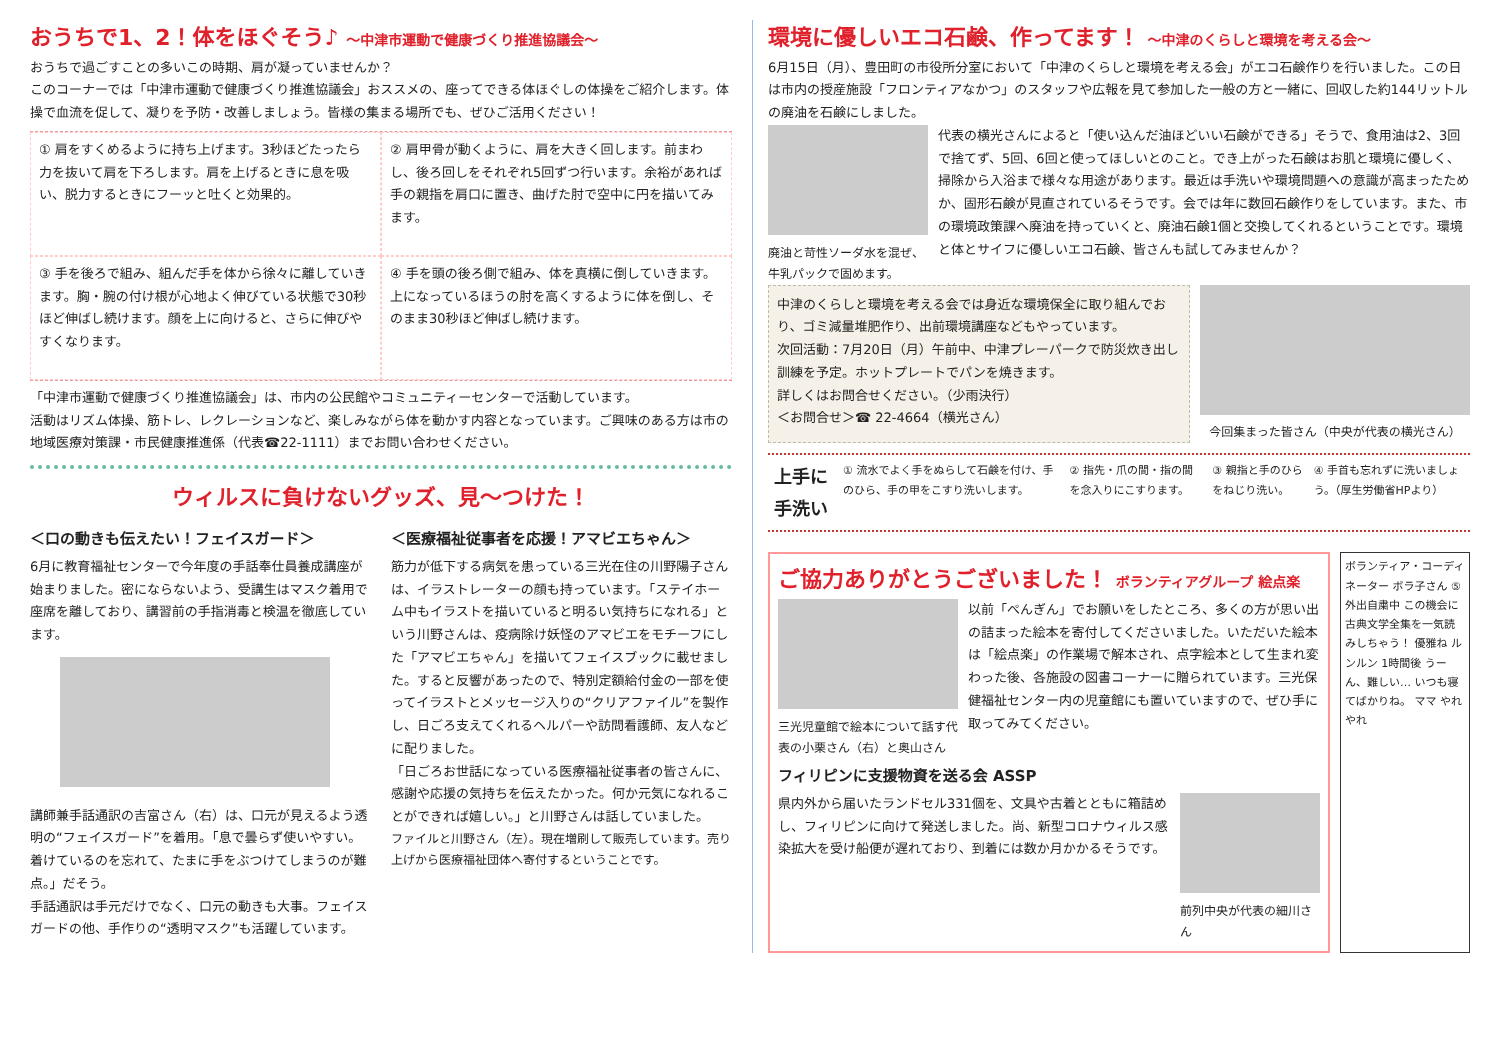おうちで1、2！体をほぐそう♪ ～中津市運動で健康づくり推進協議会～
おうちで過ごすことの多いこの時期、肩が凝っていませんか？
このコーナーでは「中津市運動で健康づくり推進協議会」おススメの、座ってできる体ほぐしの体操をご紹介します。体操で血流を促して、凝りを予防・改善しましょう。皆様の集まる場所でも、ぜひご活用ください！
① 肩をすくめるように持ち上げます。3秒ほどたったら力を抜いて肩を下ろします。肩を上げるときに息を吸い、脱力するときにフーッと吐くと効果的。
② 肩甲骨が動くように、肩を大きく回します。前まわし、後ろ回しをそれぞれ5回ずつ行います。余裕があれば手の親指を肩口に置き、曲げた肘で空中に円を描いてみます。
③ 手を後ろで組み、組んだ手を体から徐々に離していきます。胸・腕の付け根が心地よく伸びている状態で30秒ほど伸ばし続けます。顔を上に向けると、さらに伸びやすくなります。
④ 手を頭の後ろ側で組み、体を真横に倒していきます。上になっているほうの肘を高くするように体を倒し、そのまま30秒ほど伸ばし続けます。
「中津市運動で健康づくり推進協議会」は、市内の公民館やコミュニティーセンターで活動しています。
活動はリズム体操、筋トレ、レクレーションなど、楽しみながら体を動かす内容となっています。ご興味のある方は市の地域医療対策課・市民健康推進係（代表☎22-1111）までお問い合わせください。
ウィルスに負けないグッズ、見～つけた！
＜口の動きも伝えたい！フェイスガード＞
6月に教育福祉センターで今年度の手話奉仕員養成講座が始まりました。密にならないよう、受講生はマスク着用で座席を離しており、講習前の手指消毒と検温を徹底しています。
講師兼手話通訳の吉富さん（右）は、口元が見えるよう透明の“フェイスガード”を着用。「息で曇らず使いやすい。着けているのを忘れて、たまに手をぶつけてしまうのが難点。」だそう。
手話通訳は手元だけでなく、口元の動きも大事。フェイスガードの他、手作りの“透明マスク”も活躍しています。
＜医療福祉従事者を応援！アマビエちゃん＞
筋力が低下する病気を患っている三光在住の川野陽子さんは、イラストレーターの顔も持っています。「ステイホーム中もイラストを描いていると明るい気持ちになれる」という川野さんは、疫病除け妖怪のアマビエをモチーフにした「アマビエちゃん」を描いてフェイスブックに載せました。すると反響があったので、特別定額給付金の一部を使ってイラストとメッセージ入りの“クリアファイル”を製作し、日ごろ支えてくれるヘルパーや訪問看護師、友人などに配りました。
「日ごろお世話になっている医療福祉従事者の皆さんに、感謝や応援の気持ちを伝えたかった。何か元気になれることができれば嬉しい。」と川野さんは話していました。
ファイルと川野さん（左）。現在増刷して販売しています。売り上げから医療福祉団体へ寄付するということです。
環境に優しいエコ石鹸、作ってます！ ～中津のくらしと環境を考える会～
6月15日（月）、豊田町の市役所分室において「中津のくらしと環境を考える会」がエコ石鹸作りを行いました。この日は市内の授産施設「フロンティアなかつ」のスタッフや広報を見て参加した一般の方と一緒に、回収した約144リットルの廃油を石鹸にしました。
廃油と苛性ソーダ水を混ぜ、牛乳パックで固めます。
代表の横光さんによると「使い込んだ油ほどいい石鹸ができる」そうで、食用油は2、3回で捨てず、5回、6回と使ってほしいとのこと。でき上がった石鹸はお肌と環境に優しく、掃除から入浴まで様々な用途があります。最近は手洗いや環境問題への意識が高まったためか、固形石鹸が見直されているそうです。会では年に数回石鹸作りをしています。また、市の環境政策課へ廃油を持っていくと、廃油石鹸1個と交換してくれるということです。環境と体とサイフに優しいエコ石鹸、皆さんも試してみませんか？
中津のくらしと環境を考える会では身近な環境保全に取り組んでおり、ゴミ減量堆肥作り、出前環境講座などもやっています。
次回活動：7月20日（月）午前中、中津プレーパークで防災炊き出し訓練を予定。ホットプレートでパンを焼きます。
詳しくはお問合せください。（少雨決行）
＜お問合せ＞☎ 22-4664（横光さん）
今回集まった皆さん（中央が代表の横光さん）
上手に手洗い ① 流水でよく手をぬらして石鹸を付け、手のひら、手の甲をこすり洗いします。 ② 指先・爪の間・指の間を念入りにこすります。 ③ 親指と手のひらをねじり洗い。 ④ 手首も忘れずに洗いましょう。（厚生労働省HPより）
ご協力ありがとうございました！ ボランティアグループ 絵点楽
三光児童館で絵本について話す代表の小栗さん（右）と奥山さん
以前「ぺんぎん」でお願いをしたところ、多くの方が思い出の詰まった絵本を寄付してくださいました。いただいた絵本は「絵点楽」の作業場で解本され、点字絵本として生まれ変わった後、各施設の図書コーナーに贈られています。三光保健福祉センター内の児童館にも置いていますので、ぜひ手に取ってみてください。
フィリピンに支援物資を送る会 ASSP
県内外から届いたランドセル331個を、文具や古着とともに箱詰めし、フィリピンに向けて発送しました。尚、新型コロナウィルス感染拡大を受け船便が遅れており、到着には数か月かかるそうです。
前列中央が代表の細川さん
ボランティア・コーディネーター ボラ子さん ⑤ 外出自粛中 この機会に古典文学全集を一気読みしちゃう！ 優雅ね ルンルン 1時間後 うーん、難しい… いつも寝てばかりね。 ママ やれやれ